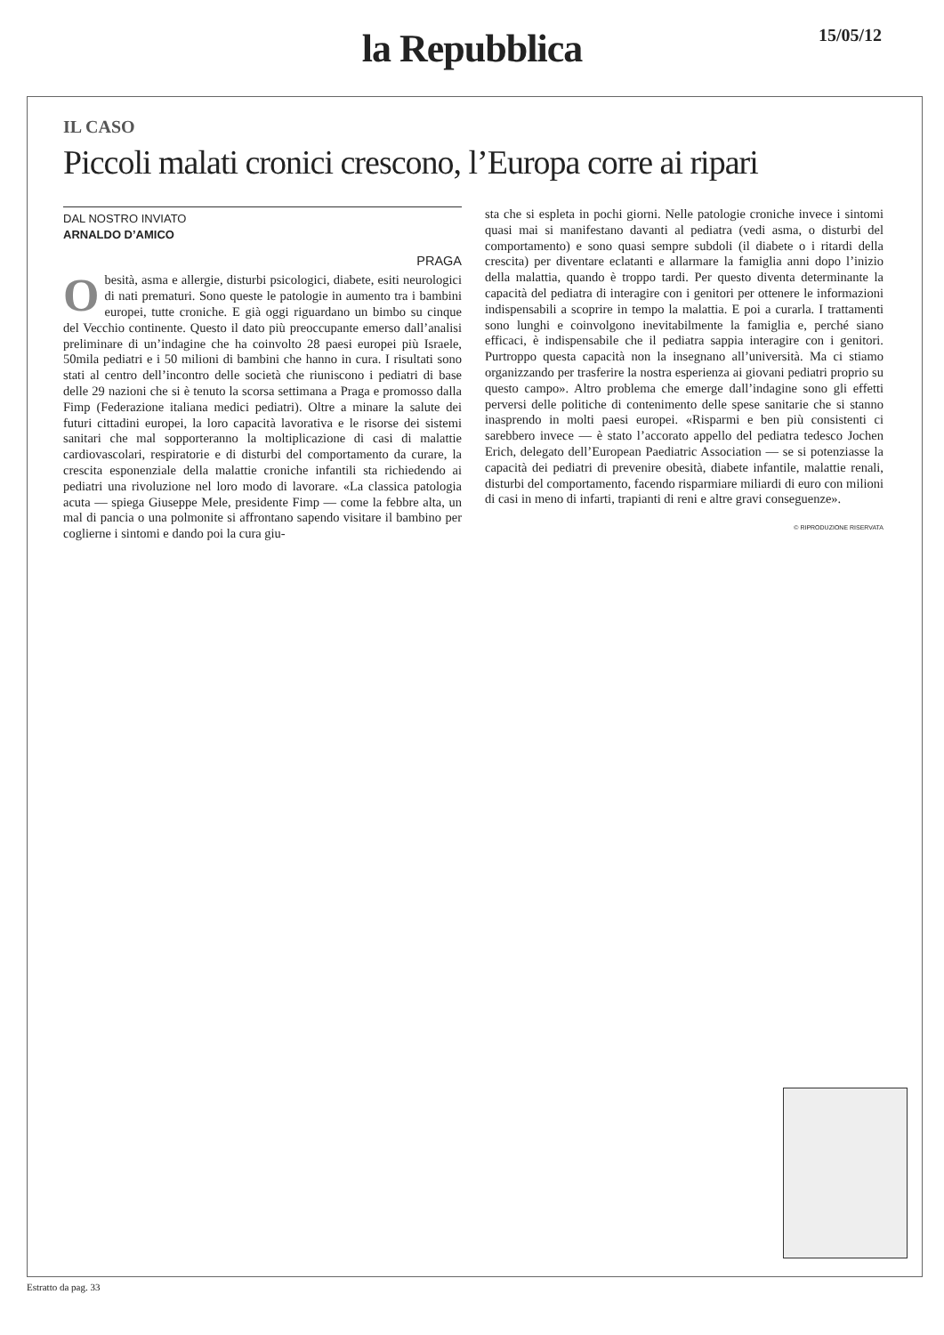la Repubblica
15/05/12
IL CASO
Piccoli malati cronici crescono, l’Europa corre ai ripari
DAL NOSTRO INVIATO
ARNALDO D’AMICO
PRAGA
Obesità, asma e allergie, disturbi psicologici, diabete, esiti neurologici di nati prematuri. Sono queste le patologie in aumento tra i bambini europei, tutte croniche. E già oggi riguardano un bimbo su cinque del Vecchio continente. Questo il dato più preoccupante emerso dall’analisi preliminare di un’indagine che ha coinvolto 28 paesi europei più Israele, 50mila pediatri e i 50 milioni di bambini che hanno in cura. I risultati sono stati al centro dell’incontro delle società che riuniscono i pediatri di base delle 29 nazioni che si è tenuto la scorsa settimana a Praga e promosso dalla Fimp (Federazione italiana medici pediatri). Oltre a minare la salute dei futuri cittadini europei, la loro capacità lavorativa e le risorse dei sistemi sanitari che mal sopporteranno la moltiplicazione di casi di malattie cardiovascolari, respiratorie e di disturbi del comportamento da curare, la crescita esponenziale della malattie croniche infantili sta richiedendo ai pediatri una rivoluzione nel loro modo di lavorare. «La classica patologia acuta — spiega Giuseppe Mele, presidente Fimp — come la febbre alta, un mal di pancia o una polmonite si affrontano sapendo visitare il bambino per coglierne i sintomi e dando poi la cura giu-
sta che si espleta in pochi giorni. Nelle patologie croniche invece i sintomi quasi mai si manifestano davanti al pediatra (vedi asma, o disturbi del comportamento) e sono quasi sempre subdoli (il diabete o i ritardi della crescita) per diventare eclatanti e allarmare la famiglia anni dopo l’inizio della malattia, quando è troppo tardi. Per questo diventa determinante la capacità del pediatra di interagire con i genitori per ottenere le informazioni indispensabili a scoprire in tempo la malattia. E poi a curarla. I trattamenti sono lunghi e coinvolgono inevitabilmente la famiglia e, perché siano efficaci, è indispensabile che il pediatra sappia interagire con i genitori. Purtroppo questa capacità non la insegnano all’università. Ma ci stiamo organizzando per trasferire la nostra esperienza ai giovani pediatri proprio su questo campo». Altro problema che emerge dall’indagine sono gli effetti perversi delle politiche di contenimento delle spese sanitarie che si stanno inasprendo in molti paesi europei. «Risparmi e ben più consistenti ci sarebbero invece — è stato l’accorato appello del pediatra tedesco Jochen Erich, delegato dell’European Paediatric Association — se si potenziasse la capacità dei pediatri di prevenire obesità, diabete infantile, malattie renali, disturbi del comportamento, facendo risparmiare miliardi di euro con milioni di casi in meno di infarti, trapianti di reni e altre gravi conseguenze».
© RIPRODUZIONE RISERVATA
Estratto da pag. 33